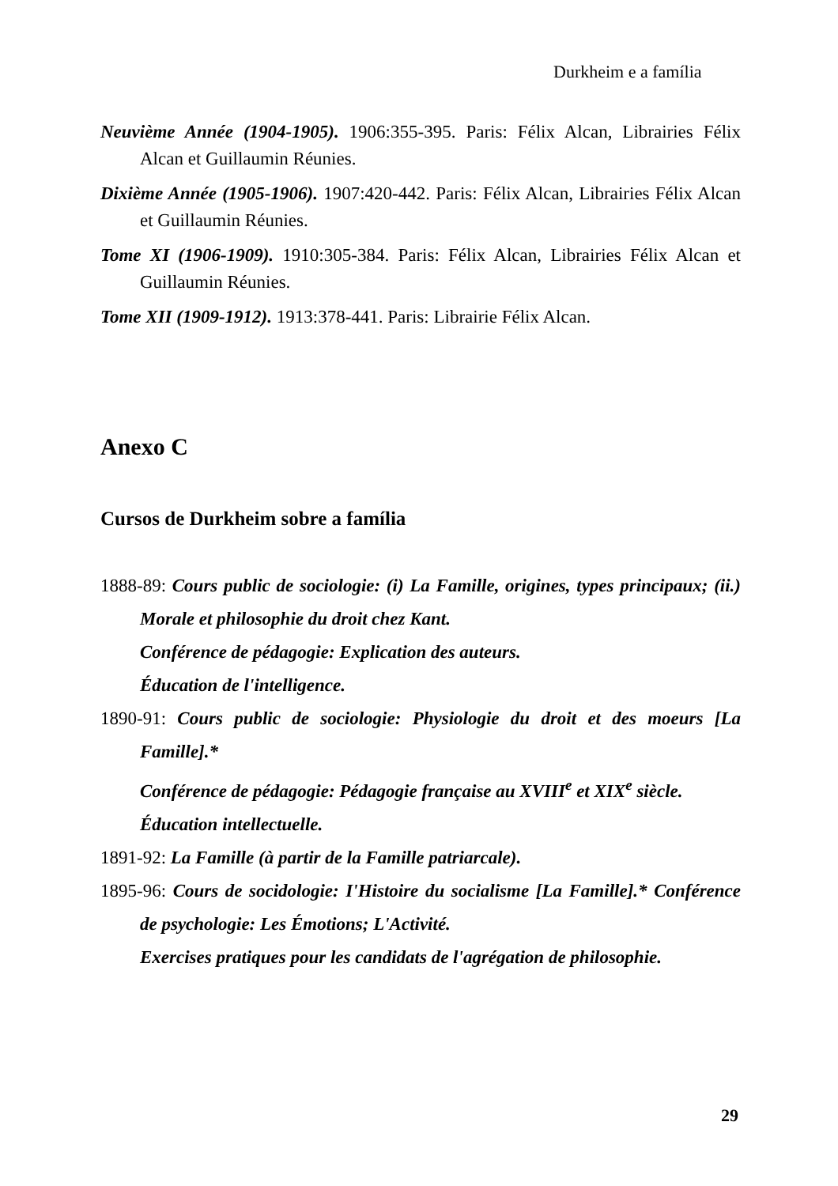Durkheim e a família
Neuvième Année (1904-1905). 1906:355-395. Paris: Félix Alcan, Librairies Félix Alcan et Guillaumin Réunies.
Dixième Année (1905-1906). 1907:420-442. Paris: Félix Alcan, Librairies Félix Alcan et Guillaumin Réunies.
Tome XI (1906-1909). 1910:305-384. Paris: Félix Alcan, Librairies Félix Alcan et Guillaumin Réunies.
Tome XII (1909-1912). 1913:378-441. Paris: Librairie Félix Alcan.
Anexo C
Cursos de Durkheim sobre a família
1888-89: Cours public de sociologie: (i) La Famille, origines, types principaux; (ii.) Morale et philosophie du droit chez Kant.
Conférence de pédagogie: Explication des auteurs.
Éducation de l'intelligence.
1890-91: Cours public de sociologie: Physiologie du droit et des moeurs [La Famille].*
Conférence de pédagogie: Pédagogie française au XVIII<sup>e</sup> et XIX<sup>e</sup> siècle.
Éducation intellectuelle.
1891-92: La Famille (à partir de la Famille patriarcale).
1895-96: Cours de socidologie: I'Histoire du socialisme [La Famille].* Conférence de psychologie: Les Émotions; L'Activité.
Exercises pratiques pour les candidats de l'agrégation de philosophie.
29